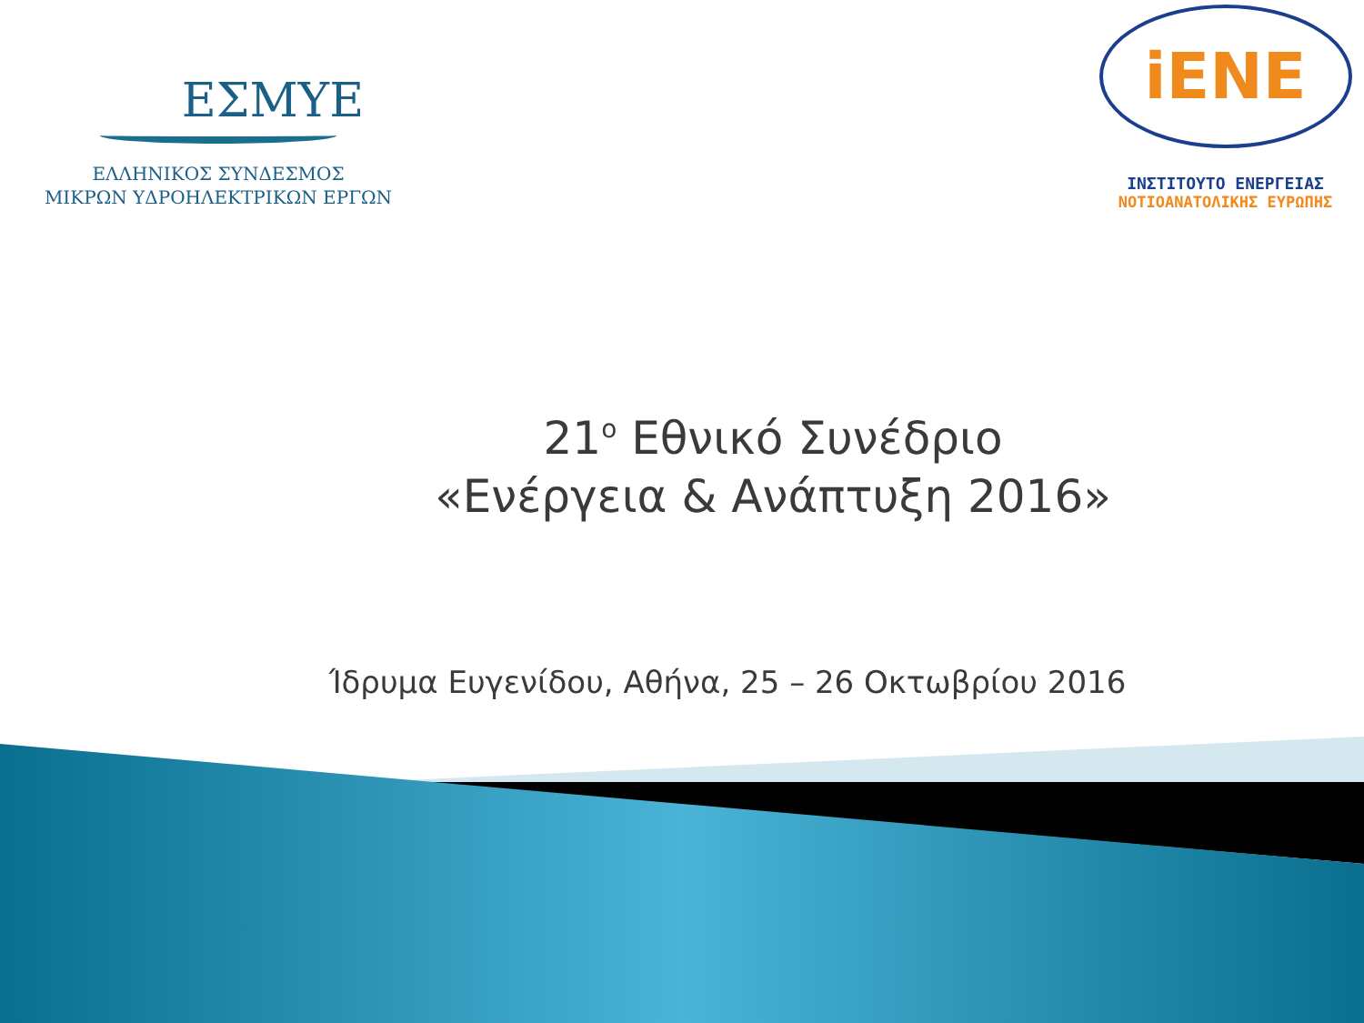ΕΣΜΥΕ
ΕΛΛΗΝΙΚΟΣ ΣΥΝΔΕΣΜΟΣ
ΜΙΚΡΩΝ ΥΔΡΟΗΛΕΚΤΡΙΚΩΝ ΕΡΓΩΝ
iENE
ΙΝΣΤΙΤΟΥΤΟ ΕΝΕΡΓΕΙΑΣ
ΝΟΤΙΟΑΝΑΤΟΛΙΚΗΣ ΕΥΡΩΠΗΣ
21<sup>ο</sup> Εθνικό Συνέδριο
«Ενέργεια & Ανάπτυξη 2016»
Ίδρυμα Ευγενίδου, Αθήνα, 25 – 26 Οκτωβρίου 2016